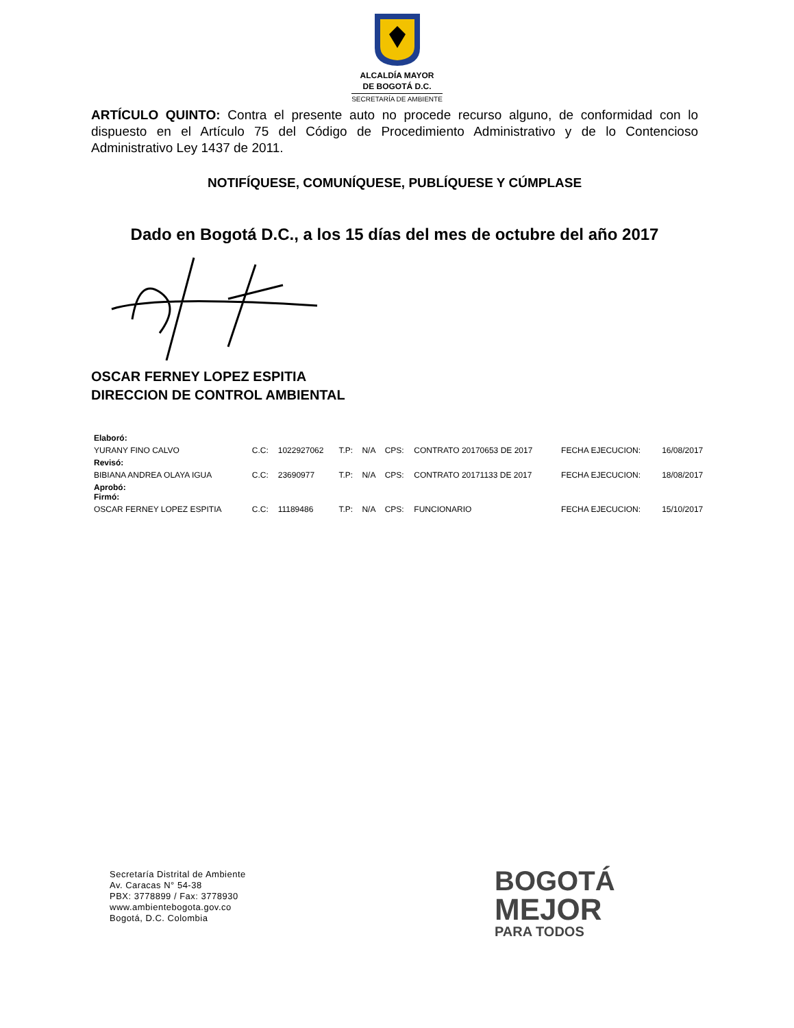ALCALDÍA MAYOR
DE BOGOTÁ D.C.
SECRETARÍA DE AMBIENTE
ARTÍCULO QUINTO: Contra el presente auto no procede recurso alguno, de conformidad con lo dispuesto en el Artículo 75 del Código de Procedimiento Administrativo y de lo Contencioso Administrativo Ley 1437 de 2011.
NOTIFÍQUESE, COMUNÍQUESE, PUBLÍQUESE Y CÚMPLASE
Dado en Bogotá D.C., a los 15 días del mes de octubre del año 2017
OSCAR FERNEY LOPEZ ESPITIA
DIRECCION DE CONTROL AMBIENTAL
| Elaboró: | | | | | | | | |
| YURANY FINO CALVO | C.C: | 1022927062 | T.P: | N/A | CPS: | CONTRATO 20170653 DE 2017 | FECHA EJECUCION: | 16/08/2017 |
| Revisó: | | | | | | | | |
| BIBIANA ANDREA OLAYA IGUA | C.C: | 23690977 | T.P: | N/A | CPS: | CONTRATO 20171133 DE 2017 | FECHA EJECUCION: | 18/08/2017 |
| Aprobó: Firmó: | | | | | | | | |
| OSCAR FERNEY LOPEZ ESPITIA | C.C: | 11189486 | T.P: | N/A | CPS: | FUNCIONARIO | FECHA EJECUCION: | 15/10/2017 |
Secretaría Distrital de Ambiente
Av. Caracas N° 54-38
PBX: 3778899 / Fax: 3778930
www.ambientebogota.gov.co
Bogotá, D.C. Colombia
BOGOTÁ
MEJOR
PARA TODOS